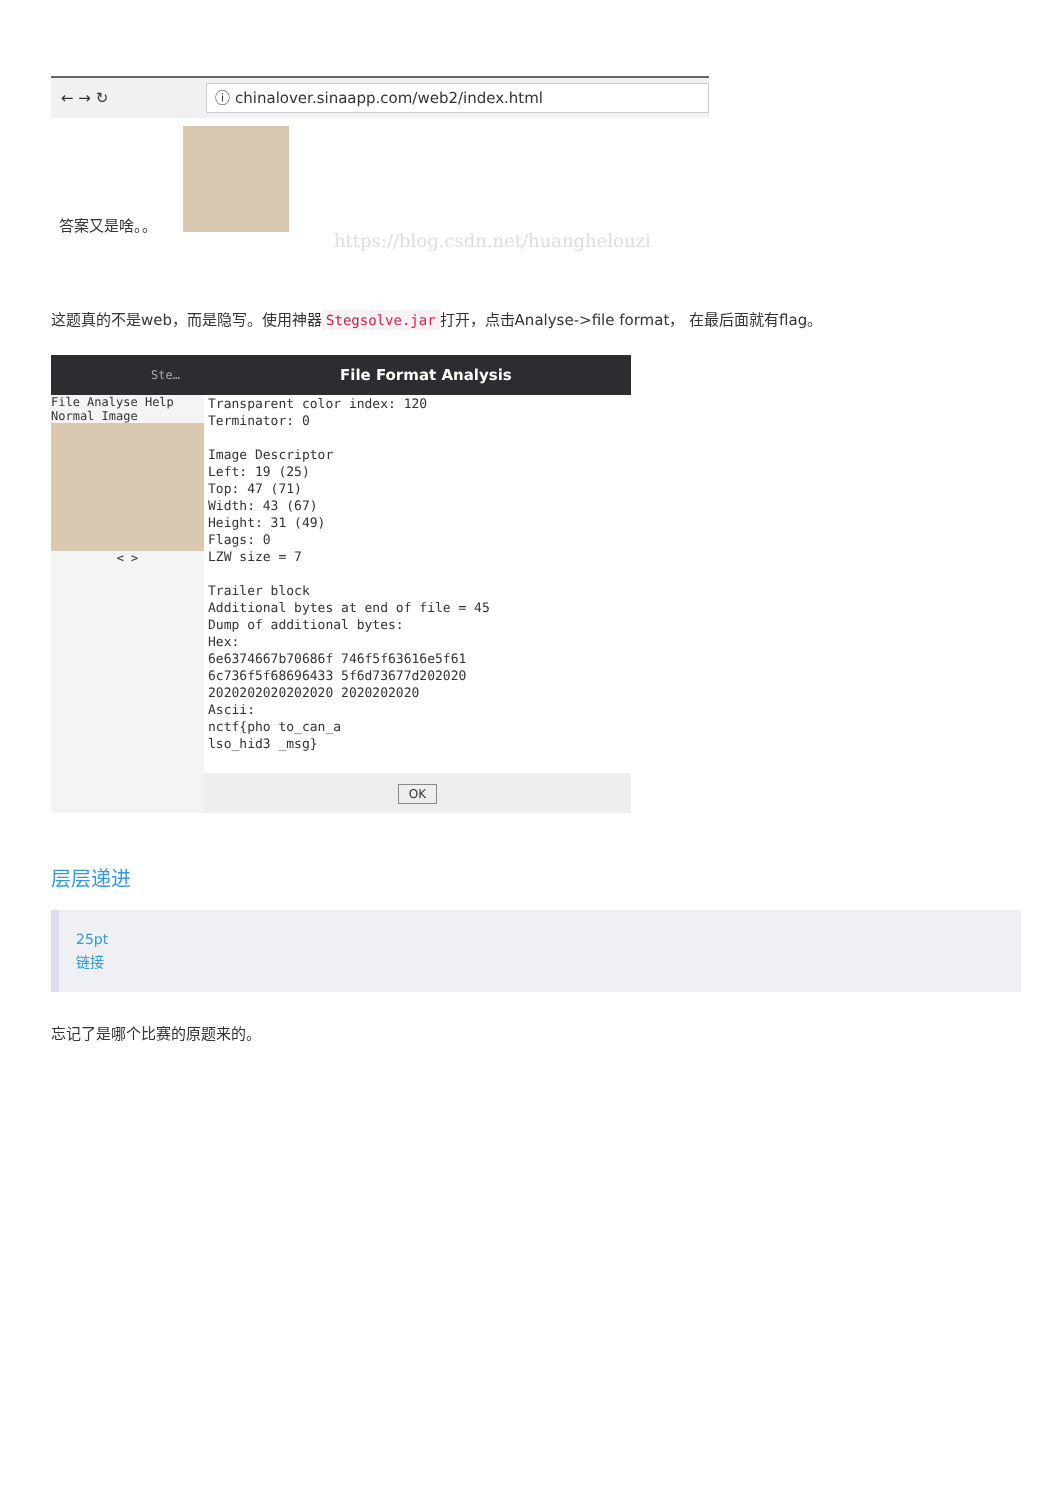← → ↻ ⓘ chinalover.sinaapp.com/web2/index.html
答案又是啥。。
https://blog.csdn.net/huanghelouzi
这题真的不是web，而是隐写。使用神器 Stegsolve.jar 打开，点击Analyse->file format， 在最后面就有flag。
Ste…
File Analyse Help
Normal Image
< >
File Format Analysis
Transparent color index: 120 Terminator: 0 Image Descriptor Left: 19 (25) Top: 47 (71) Width: 43 (67) Height: 31 (49) Flags: 0 LZW size = 7 Trailer block Additional bytes at end of file = 45 Dump of additional bytes: Hex: 6e6374667b70686f 746f5f63616e5f61 6c736f5f68696433 5f6d73677d202020 2020202020202020 2020202020 Ascii: nctf{pho to_can_a lso_hid3 _msg}
OK
层层递进
25pt
链接
忘记了是哪个比赛的原题来的。